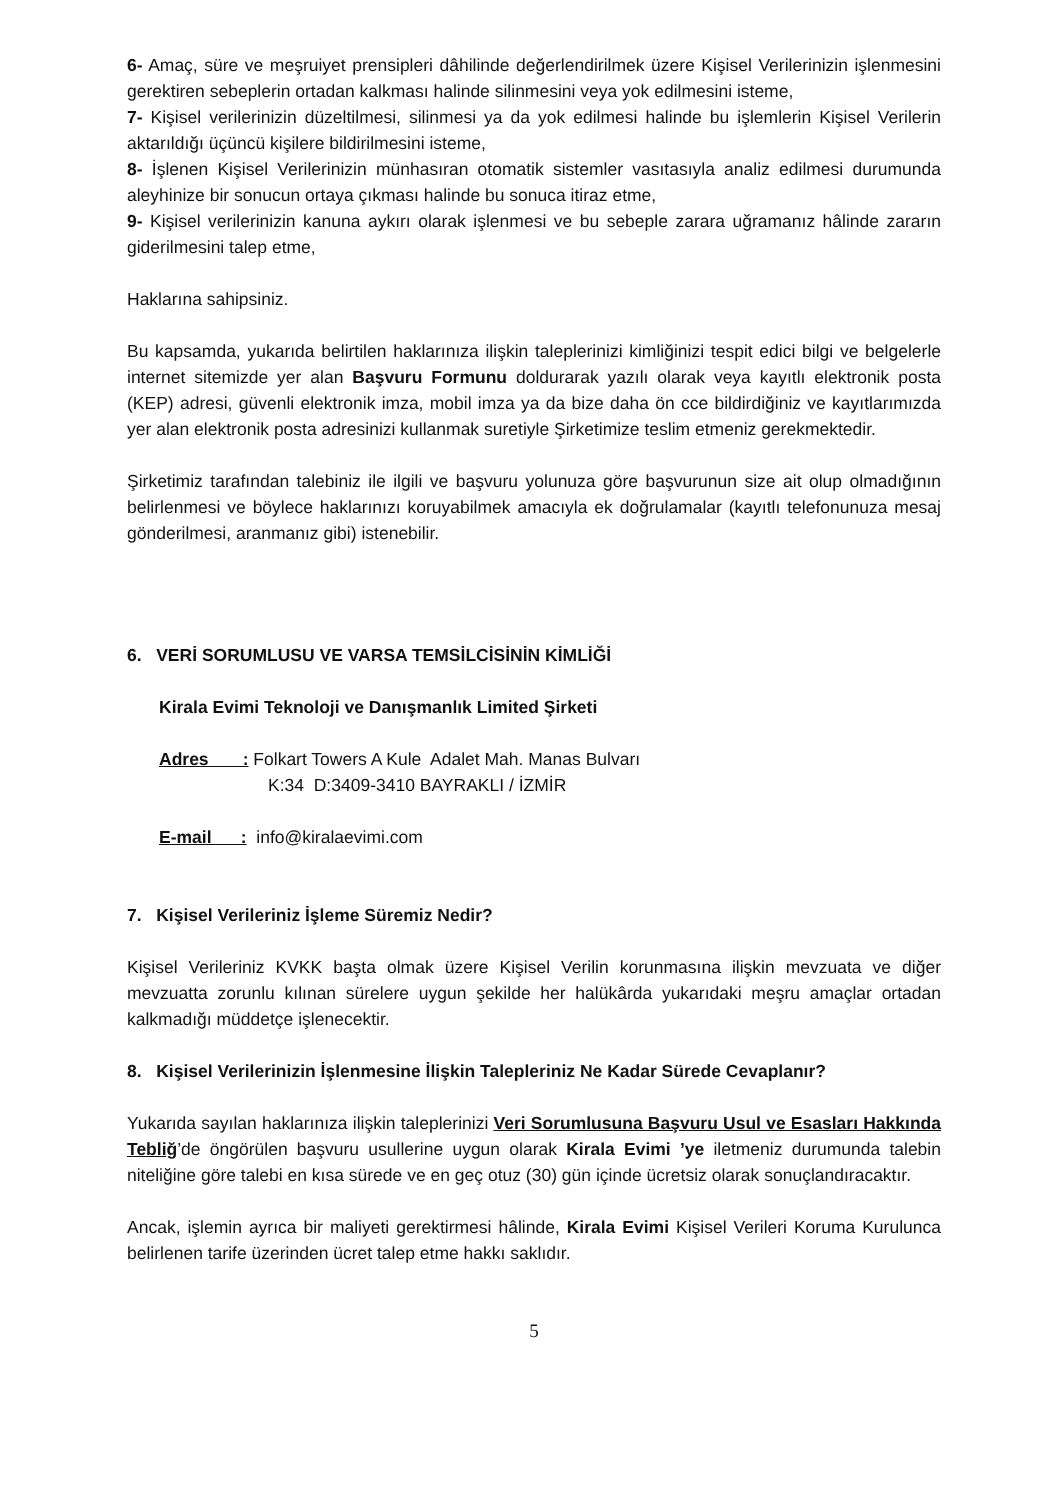6- Amaç, süre ve meşruiyet prensipleri dâhilinde değerlendirilmek üzere Kişisel Verilerinizin işlenmesini gerektiren sebeplerin ortadan kalkması halinde silinmesini veya yok edilmesini isteme,
7- Kişisel verilerinizin düzeltilmesi, silinmesi ya da yok edilmesi halinde bu işlemlerin Kişisel Verilerin aktarıldığı üçüncü kişilere bildirilmesini isteme,
8- İşlenen Kişisel Verilerinizin münhasıran otomatik sistemler vasıtasıyla analiz edilmesi durumunda aleyhinize bir sonucun ortaya çıkması halinde bu sonuca itiraz etme,
9- Kişisel verilerinizin kanuna aykırı olarak işlenmesi ve bu sebeple zarara uğramanız hâlinde zararın giderilmesini talep etme,
Haklarına sahipsiniz.
Bu kapsamda, yukarıda belirtilen haklarınıza ilişkin taleplerinizi kimliğinizi tespit edici bilgi ve belgelerle internet sitemizde yer alan Başvuru Formunu doldurarak yazılı olarak veya kayıtlı elektronik posta (KEP) adresi, güvenli elektronik imza, mobil imza ya da bize daha ön cce bildirdiğiniz ve kayıtlarımızda yer alan elektronik posta adresinizi kullanmak suretiyle Şirketimize teslim etmeniz gerekmektedir.
Şirketimiz tarafından talebiniz ile ilgili ve başvuru yolunuza göre başvurunun size ait olup olmadığının belirlenmesi ve böylece haklarınızı koruyabilmek amacıyla ek doğrulamalar (kayıtlı telefonunuza mesaj gönderilmesi, aranmanız gibi) istenebilir.
6. VERİ SORUMLUSU VE VARSA TEMSİLCİSİNİN KİMLİĞİ
Kirala Evimi Teknoloji ve Danışmanlık Limited Şirketi
Adres : Folkart Towers A Kule Adalet Mah. Manas Bulvarı
K:34 D:3409-3410 BAYRAKLI / İZMİR
E-mail : info@kiralaevimi.com
7. Kişisel Verileriniz İşleme Süremiz Nedir?
Kişisel Verileriniz KVKK başta olmak üzere Kişisel Verilin korunmasına ilişkin mevzuata ve diğer mevzuatta zorunlu kılınan sürelere uygun şekilde her halükârda yukarıdaki meşru amaçlar ortadan kalkmadığı müddetçe işlenecektir.
8. Kişisel Verilerinizin İşlenmesine İlişkin Talepleriniz Ne Kadar Sürede Cevaplanır?
Yukarıda sayılan haklarınıza ilişkin taleplerinizi Veri Sorumlusuna Başvuru Usul ve Esasları Hakkında Tebliğ’de öngörülen başvuru usullerine uygun olarak Kirala Evimi ’ye iletmeniz durumunda talebin niteliğine göre talebi en kısa sürede ve en geç otuz (30) gün içinde ücretsiz olarak sonuçlandıracaktır.
Ancak, işlemin ayrıca bir maliyeti gerektirmesi hâlinde, Kirala Evimi Kişisel Verileri Koruma Kurulunca belirlenen tarife üzerinden ücret talep etme hakkı saklıdır.
5